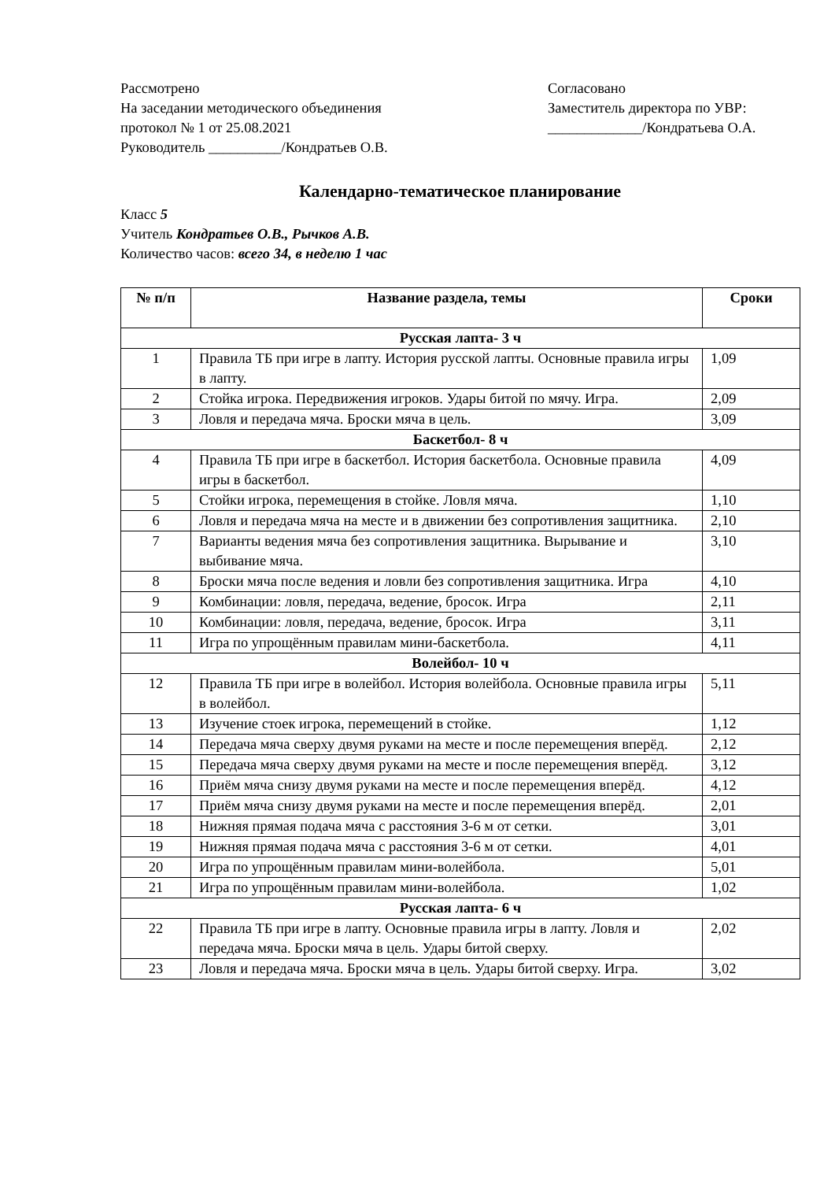Рассмотрено
На заседании методического объединения
протокол № 1 от 25.08.2021
Руководитель __________/Кондратьев О.В.
Согласовано
Заместитель директора по УВР:
_____________/Кондратьева О.А.
Календарно-тематическое планирование
Класс 5
Учитель Кондратьев О.В., Рычков А.В.
Количество часов: всего 34, в неделю 1 час
| № п/п | Название раздела, темы | Сроки |
| --- | --- | --- |
| Русская лапта- 3 ч | | |
| 1 | Правила ТБ при игре в лапту. История русской лапты. Основные правила игры в лапту. | 1,09 |
| 2 | Стойка игрока. Передвижения игроков. Удары битой по мячу. Игра. | 2,09 |
| 3 | Ловля и передача мяча. Броски мяча в цель. | 3,09 |
| Баскетбол- 8 ч | | |
| 4 | Правила ТБ при игре в баскетбол. История баскетбола. Основные правила игры в баскетбол. | 4,09 |
| 5 | Стойки игрока, перемещения в стойке. Ловля мяча. | 1,10 |
| 6 | Ловля и передача мяча на месте и в движении без сопротивления защитника. | 2,10 |
| 7 | Варианты ведения мяча без сопротивления защитника. Вырывание и выбивание мяча. | 3,10 |
| 8 | Броски мяча после ведения и ловли без сопротивления защитника. Игра | 4,10 |
| 9 | Комбинации: ловля, передача, ведение, бросок. Игра | 2,11 |
| 10 | Комбинации: ловля, передача, ведение, бросок. Игра | 3,11 |
| 11 | Игра по упрощённым правилам мини-баскетбола. | 4,11 |
| Волейбол- 10 ч | | |
| 12 | Правила ТБ при игре в волейбол. История волейбола. Основные правила игры в волейбол. | 5,11 |
| 13 | Изучение стоек игрока, перемещений в стойке. | 1,12 |
| 14 | Передача мяча сверху двумя руками на месте и после перемещения вперёд. | 2,12 |
| 15 | Передача мяча сверху двумя руками на месте и после перемещения вперёд. | 3,12 |
| 16 | Приём мяча снизу двумя руками на месте и после перемещения вперёд. | 4,12 |
| 17 | Приём мяча снизу двумя руками на месте и после перемещения вперёд. | 2,01 |
| 18 | Нижняя прямая подача мяча с расстояния 3-6 м от сетки. | 3,01 |
| 19 | Нижняя прямая подача мяча с расстояния 3-6 м от сетки. | 4,01 |
| 20 | Игра по упрощённым правилам мини-волейбола. | 5,01 |
| 21 | Игра по упрощённым правилам мини-волейбола. | 1,02 |
| Русская лапта- 6 ч | | |
| 22 | Правила ТБ при игре в лапту. Основные правила игры в лапту. Ловля и передача мяча. Броски мяча в цель. Удары битой сверху. | 2,02 |
| 23 | Ловля и передача мяча. Броски мяча в цель. Удары битой сверху. Игра. | 3,02 |